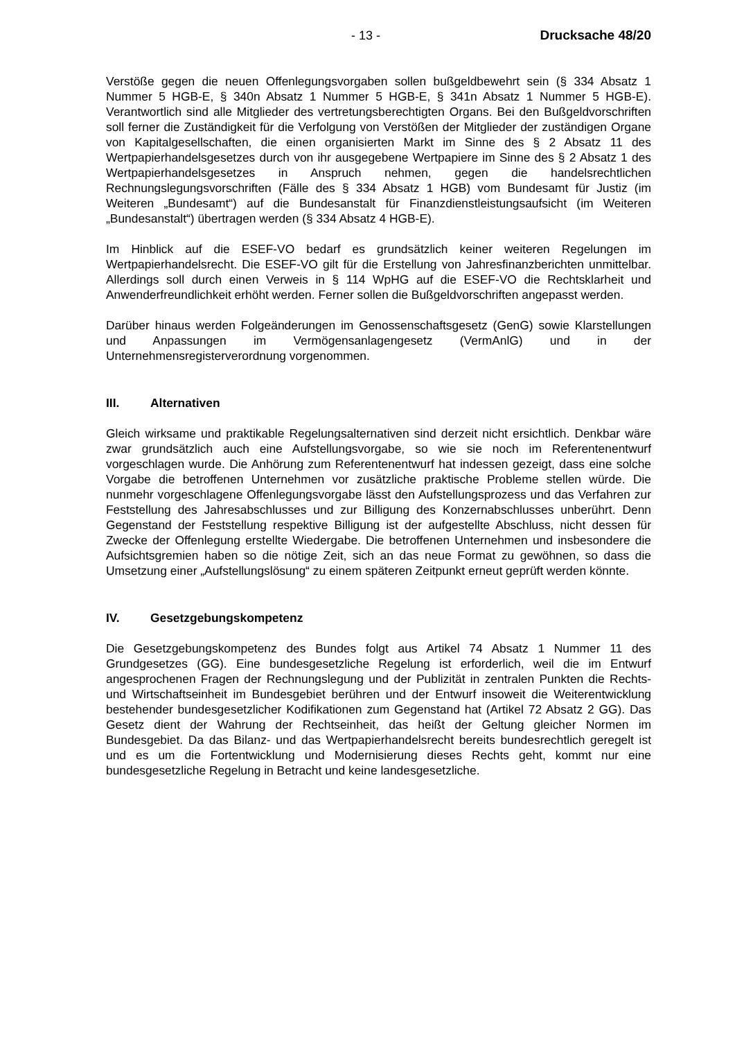- 13 - Drucksache 48/20
Verstöße gegen die neuen Offenlegungsvorgaben sollen bußgeldbewehrt sein (§ 334 Absatz 1 Nummer 5 HGB-E, § 340n Absatz 1 Nummer 5 HGB-E, § 341n Absatz 1 Nummer 5 HGB-E). Verantwortlich sind alle Mitglieder des vertretungsberechtigten Organs. Bei den Bußgeldvorschriften soll ferner die Zuständigkeit für die Verfolgung von Verstößen der Mitglieder der zuständigen Organe von Kapitalgesellschaften, die einen organisierten Markt im Sinne des § 2 Absatz 11 des Wertpapierhandelsgesetzes durch von ihr ausgegebene Wertpapiere im Sinne des § 2 Absatz 1 des Wertpapierhandelsgesetzes in Anspruch nehmen, gegen die handelsrechtlichen Rechnungslegungsvorschriften (Fälle des § 334 Absatz 1 HGB) vom Bundesamt für Justiz (im Weiteren „Bundesamt“) auf die Bundesanstalt für Finanzdienstleistungsaufsicht (im Weiteren „Bundesanstalt“) übertragen werden (§ 334 Absatz 4 HGB-E).
Im Hinblick auf die ESEF-VO bedarf es grundsätzlich keiner weiteren Regelungen im Wertpapierhandelsrecht. Die ESEF-VO gilt für die Erstellung von Jahresfinanzberichten unmittelbar. Allerdings soll durch einen Verweis in § 114 WpHG auf die ESEF-VO die Rechtsklarheit und Anwenderfreundlichkeit erhöht werden. Ferner sollen die Bußgeldvorschriften angepasst werden.
Darüber hinaus werden Folgeänderungen im Genossenschaftsgesetz (GenG) sowie Klarstellungen und Anpassungen im Vermögensanlagengesetz (VermAnlG) und in der Unternehmensregisterverordnung vorgenommen.
III. Alternativen
Gleich wirksame und praktikable Regelungsalternativen sind derzeit nicht ersichtlich. Denkbar wäre zwar grundsätzlich auch eine Aufstellungsvorgabe, so wie sie noch im Referentenentwurf vorgeschlagen wurde. Die Anhörung zum Referentenentwurf hat indessen gezeigt, dass eine solche Vorgabe die betroffenen Unternehmen vor zusätzliche praktische Probleme stellen würde. Die nunmehr vorgeschlagene Offenlegungsvorgabe lässt den Aufstellungsprozess und das Verfahren zur Feststellung des Jahresabschlusses und zur Billigung des Konzernabschlusses unberührt. Denn Gegenstand der Feststellung respektive Billigung ist der aufgestellte Abschluss, nicht dessen für Zwecke der Offenlegung erstellte Wiedergabe. Die betroffenen Unternehmen und insbesondere die Aufsichtsgremien haben so die nötige Zeit, sich an das neue Format zu gewöhnen, so dass die Umsetzung einer „Aufstellungslösung“ zu einem späteren Zeitpunkt erneut geprüft werden könnte.
IV. Gesetzgebungskompetenz
Die Gesetzgebungskompetenz des Bundes folgt aus Artikel 74 Absatz 1 Nummer 11 des Grundgesetzes (GG). Eine bundesgesetzliche Regelung ist erforderlich, weil die im Entwurf angesprochenen Fragen der Rechnungslegung und der Publizität in zentralen Punkten die Rechts- und Wirtschaftseinheit im Bundesgebiet berühren und der Entwurf insoweit die Weiterentwicklung bestehender bundesgesetzlicher Kodifikationen zum Gegenstand hat (Artikel 72 Absatz 2 GG). Das Gesetz dient der Wahrung der Rechtseinheit, das heißt der Geltung gleicher Normen im Bundesgebiet. Da das Bilanz- und das Wertpapierhandelsrecht bereits bundesrechtlich geregelt ist und es um die Fortentwicklung und Modernisierung dieses Rechts geht, kommt nur eine bundesgesetzliche Regelung in Betracht und keine landesgesetzliche.